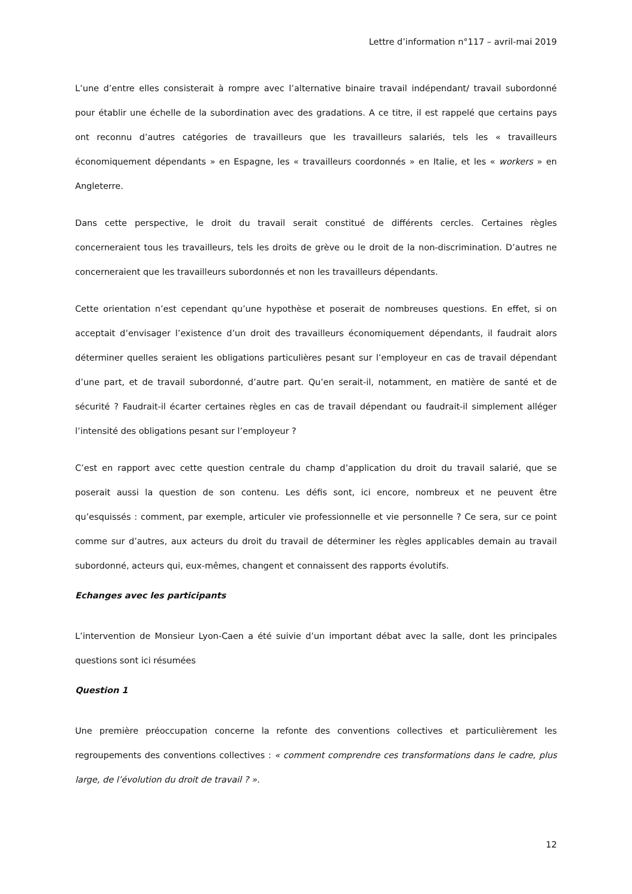Lettre d’information n°117 – avril-mai 2019
L’une d’entre elles consisterait à rompre avec l’alternative binaire travail indépendant/ travail subordonné pour établir une échelle de la subordination avec des gradations. A ce titre, il est rappelé que certains pays ont reconnu d’autres catégories de travailleurs que les travailleurs salariés, tels les « travailleurs économiquement dépendants » en Espagne, les « travailleurs coordonnés » en Italie, et les « workers » en Angleterre.
Dans cette perspective, le droit du travail serait constitué de différents cercles. Certaines règles concerneraient tous les travailleurs, tels les droits de grève ou le droit de la non-discrimination. D’autres ne concerneraient que les travailleurs subordonnés et non les travailleurs dépendants.
Cette orientation n’est cependant qu’une hypothèse et poserait de nombreuses questions. En effet, si on acceptait d’envisager l’existence d’un droit des travailleurs économiquement dépendants, il faudrait alors déterminer quelles seraient les obligations particulières pesant sur l’employeur en cas de travail dépendant d’une part, et de travail subordonné, d’autre part. Qu’en serait-il, notamment, en matière de santé et de sécurité ? Faudrait-il écarter certaines règles en cas de travail dépendant ou faudrait-il simplement alléger l’intensité des obligations pesant sur l’employeur ?
C’est en rapport avec cette question centrale du champ d’application du droit du travail salarié, que se poserait aussi la question de son contenu. Les défis sont, ici encore, nombreux et ne peuvent être qu’esquissés : comment, par exemple, articuler vie professionnelle et vie personnelle ? Ce sera, sur ce point comme sur d’autres, aux acteurs du droit du travail de déterminer les règles applicables demain au travail subordonné, acteurs qui, eux-mêmes, changent et connaissent des rapports évolutifs.
Echanges avec les participants
L’intervention de Monsieur Lyon-Caen a été suivie d’un important débat avec la salle, dont les principales questions sont ici résumées
Question 1
Une première préoccupation concerne la refonte des conventions collectives et particulièrement les regroupements des conventions collectives : « comment comprendre ces transformations dans le cadre, plus large, de l’évolution du droit de travail ? ».
12